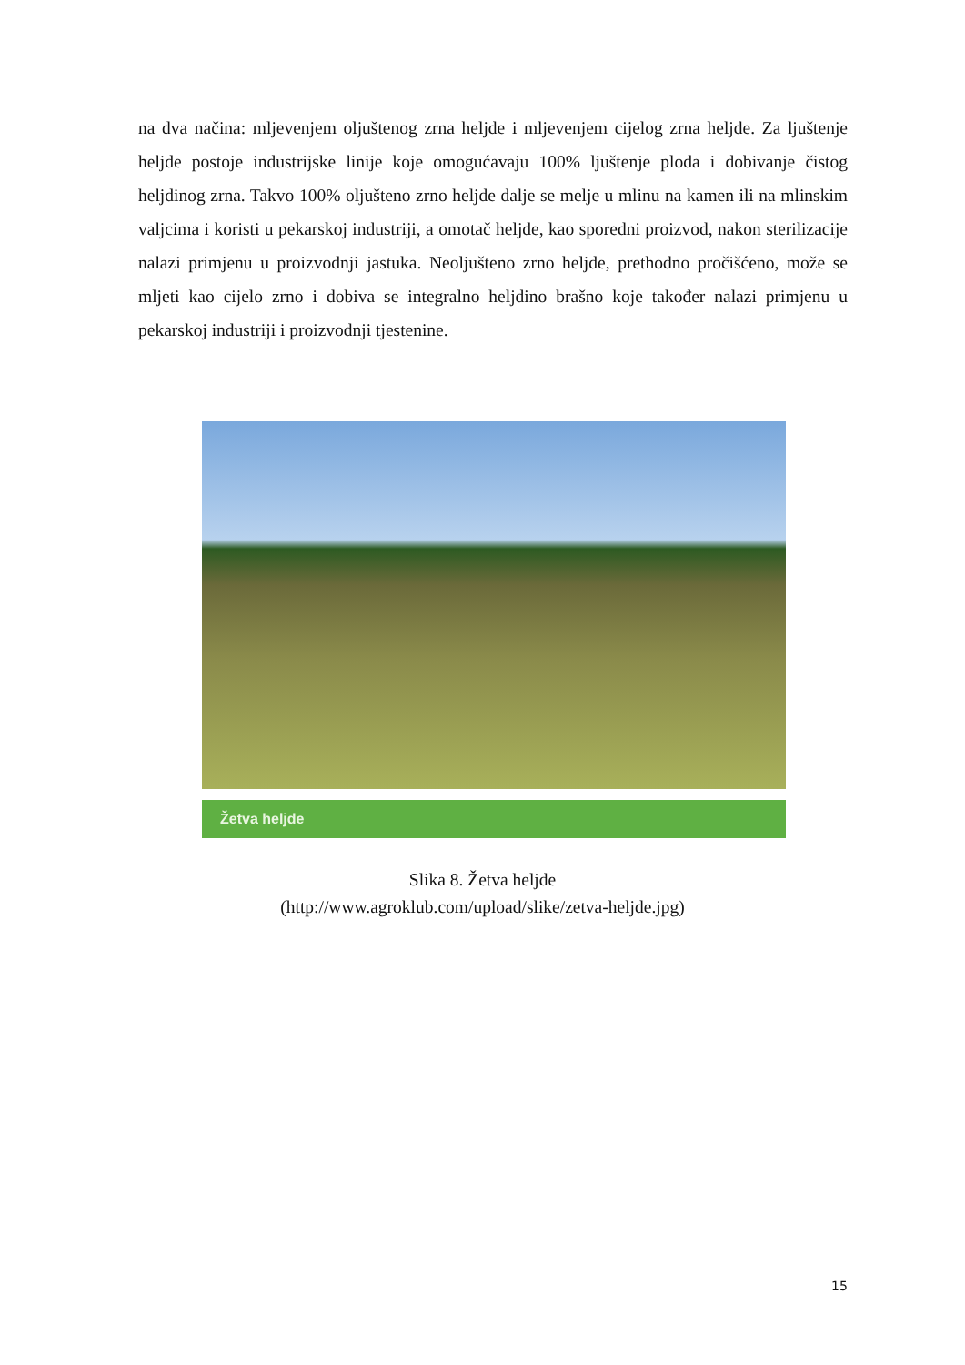na dva načina: mljevenjem oljuštenog zrna heljde i mljevenjem cijelog zrna heljde. Za ljuštenje heljde postoje industrijske linije koje omogućavaju 100% ljuštenje ploda i dobivanje čistog heljdinog zrna. Takvo 100% oljušteno zrno heljde dalje se melje u mlinu na kamen ili na mlinskim valjcima i koristi u pekarskoj industriji, a omotač heljde, kao sporedni proizvod, nakon sterilizacije nalazi primjenu u proizvodnji jastuka. Neoljušteno zrno heljde, prethodno pročišćeno, može se mljeti kao cijelo zrno i dobiva se integralno heljdino brašno koje također nalazi primjenu u pekarskoj industriji i proizvodnji tjestenine.
Žetva heljde
Slika 8. Žetva heljde
(http://www.agroklub.com/upload/slike/zetva-heljde.jpg)
15